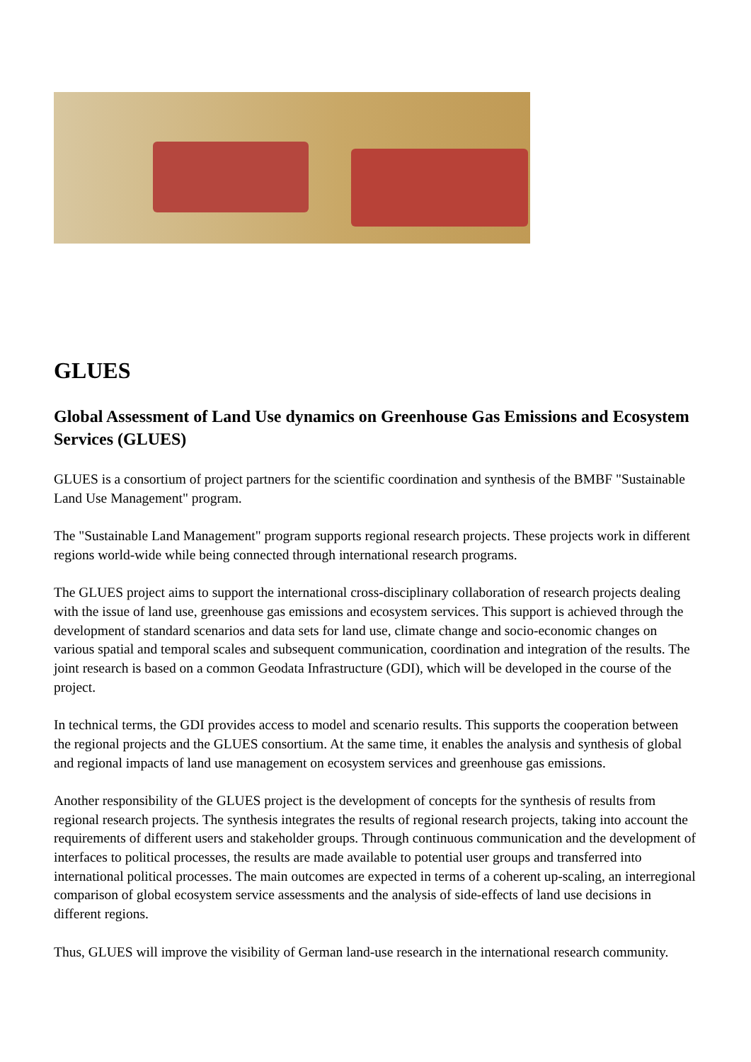GLUES
Global Assessment of Land Use dynamics on Greenhouse Gas Emissions and Ecosystem Services (GLUES)
GLUES is a consortium of project partners for the scientific coordination and synthesis of the BMBF "Sustainable Land Use Management" program.
The "Sustainable Land Management" program supports regional research projects. These projects work in different regions world-wide while being connected through international research programs.
The GLUES project aims to support the international cross-disciplinary collaboration of research projects dealing with the issue of land use, greenhouse gas emissions and ecosystem services. This support is achieved through the development of standard scenarios and data sets for land use, climate change and socio-economic changes on various spatial and temporal scales and subsequent communication, coordination and integration of the results. The joint research is based on a common Geodata Infrastructure (GDI), which will be developed in the course of the project.
In technical terms, the GDI provides access to model and scenario results. This supports the cooperation between the regional projects and the GLUES consortium. At the same time, it enables the analysis and synthesis of global and regional impacts of land use management on ecosystem services and greenhouse gas emissions.
Another responsibility of the GLUES project is the development of concepts for the synthesis of results from regional research projects. The synthesis integrates the results of regional research projects, taking into account the requirements of different users and stakeholder groups. Through continuous communication and the development of interfaces to political processes, the results are made available to potential user groups and transferred into international political processes. The main outcomes are expected in terms of a coherent up-scaling, an interregional comparison of global ecosystem service assessments and the analysis of side-effects of land use decisions in different regions.
Thus, GLUES will improve the visibility of German land-use research in the international research community.